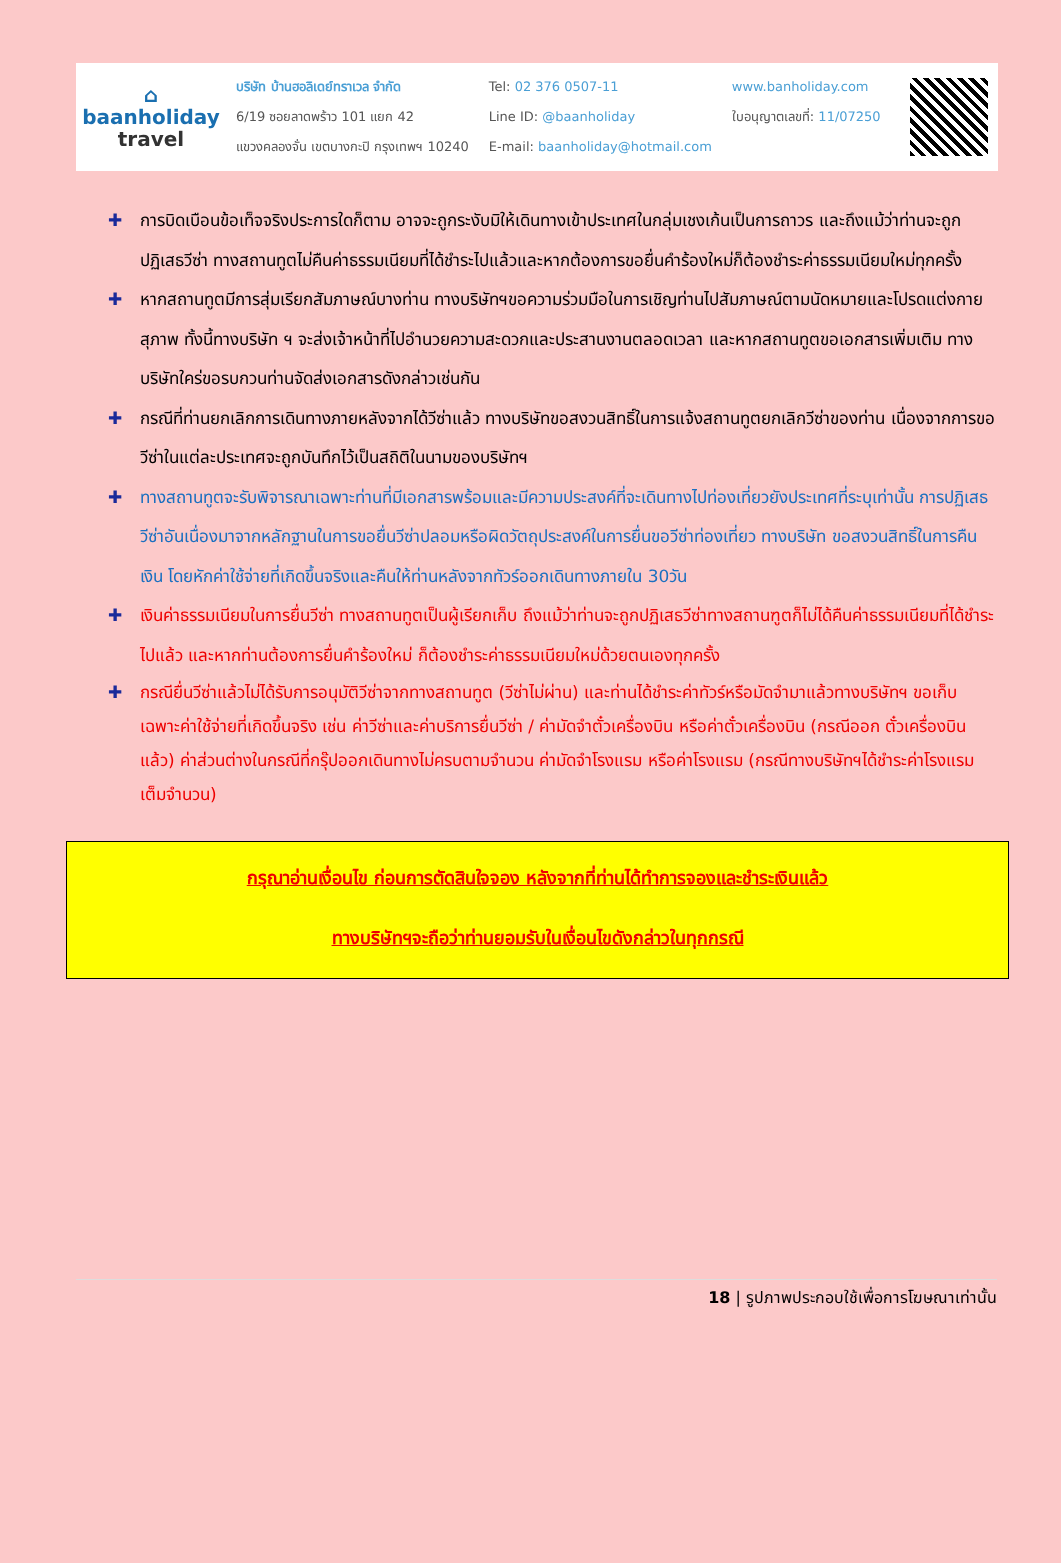⌂
baanholiday
travel
บริษัท บ้านฮอลิเดย์ทราเวล จำกัด
6/19 ซอยลาดพร้าว 101 แยก 42
แขวงคลองจั่น เขตบางกะปิ กรุงเทพฯ 10240
Tel: 02 376 0507-11
Line ID: @baanholiday
E-mail: baanholiday@hotmail.com
www.banholiday.com
ใบอนุญาตเลขที่: 11/07250
✚ การบิดเบือนข้อเท็จจริงประการใดก็ตาม อาจจะถูกระงับมิให้เดินทางเข้าประเทศในกลุ่มเชงเก้นเป็นการถาวร และถึงแม้ว่าท่านจะถูกปฏิเสธวีซ่า ทางสถานทูตไม่คืนค่าธรรมเนียมที่ได้ชำระไปแล้วและหากต้องการขอยื่นคำร้องใหม่ก็ต้องชำระค่าธรรมเนียมใหม่ทุกครั้ง
✚ หากสถานทูตมีการสุ่มเรียกสัมภาษณ์บางท่าน ทางบริษัทฯขอความร่วมมือในการเชิญท่านไปสัมภาษณ์ตามนัดหมายและโปรดแต่งกายสุภาพ ทั้งนี้ทางบริษัท ฯ จะส่งเจ้าหน้าที่ไปอำนวยความสะดวกและประสานงานตลอดเวลา และหากสถานทูตขอเอกสารเพิ่มเติม ทางบริษัทใคร่ขอรบกวนท่านจัดส่งเอกสารดังกล่าวเช่นกัน
✚ กรณีที่ท่านยกเลิกการเดินทางภายหลังจากได้วีซ่าแล้ว ทางบริษัทขอสงวนสิทธิ์ในการแจ้งสถานทูตยกเลิกวีซ่าของท่าน เนื่องจากการขอวีซ่าในแต่ละประเทศจะถูกบันทึกไว้เป็นสถิติในนามของบริษัทฯ
✚ ทางสถานทูตจะรับพิจารณาเฉพาะท่านที่มีเอกสารพร้อมและมีความประสงค์ที่จะเดินทางไปท่องเที่ยวยังประเทศที่ระบุเท่านั้น การปฏิเสธวีซ่าอันเนื่องมาจากหลักฐานในการขอยื่นวีซ่าปลอมหรือผิดวัตถุประสงค์ในการยื่นขอวีซ่าท่องเที่ยว ทางบริษัท ขอสงวนสิทธิ์ในการคืนเงิน โดยหักค่าใช้จ่ายที่เกิดขึ้นจริงและคืนให้ท่านหลังจากทัวร์ออกเดินทางภายใน 30วัน
✚ เงินค่าธรรมเนียมในการยื่นวีซ่า ทางสถานทูตเป็นผู้เรียกเก็บ ถึงแม้ว่าท่านจะถูกปฏิเสธวีซ่าทางสถานฑูตก็ไม่ได้คืนค่าธรรมเนียมที่ได้ชำระไปแล้ว และหากท่านต้องการยื่นคำร้องใหม่ ก็ต้องชำระค่าธรรมเนียมใหม่ด้วยตนเองทุกครั้ง
✚ กรณียื่นวีซ่าแล้วไม่ได้รับการอนุมัติวีซ่าจากทางสถานทูต (วีซ่าไม่ผ่าน) และท่านได้ชำระค่าทัวร์หรือมัดจำมาแล้วทางบริษัทฯ ขอเก็บเฉพาะค่าใช้จ่ายที่เกิดขึ้นจริง เช่น ค่าวีซ่าและค่าบริการยื่นวีซ่า / ค่ามัดจำตั๋วเครื่องบิน หรือค่าตั๋วเครื่องบิน (กรณีออก ตั๋วเครื่องบินแล้ว) ค่าส่วนต่างในกรณีที่กรุ๊ปออกเดินทางไม่ครบตามจำนวน ค่ามัดจำโรงแรม หรือค่าโรงแรม (กรณีทางบริษัทฯได้ชำระค่าโรงแรมเต็มจำนวน)
กรุณาอ่านเงื่อนไข ก่อนการตัดสินใจจอง หลังจากที่ท่านได้ทำการจองและชำระเงินแล้ว
ทางบริษัทฯจะถือว่าท่านยอมรับในเงื่อนไขดังกล่าวในทุกกรณี
18 | รูปภาพประกอบใช้เพื่อการโฆษณาเท่านั้น